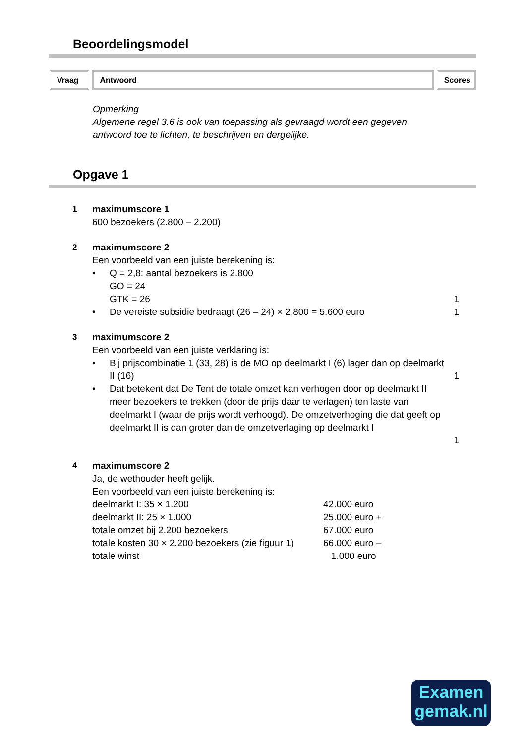Beoordelingsmodel
Vraag Antwoord Scores
Opmerking
Algemene regel 3.6 is ook van toepassing als gevraagd wordt een gegeven
antwoord toe te lichten, te beschrijven en dergelijke.
Opgave 1
1
maximumscore 1
600 bezoekers (2.800 – 2.200)
2
maximumscore 2
Een voorbeeld van een juiste berekening is:
• Q = 2,8: aantal bezoekers is 2.800
GO = 24
GTK = 26
1
• De vereiste subsidie bedraagt (26 – 24) × 2.800 = 5.600 euro 1
3
maximumscore 2
Een voorbeeld van een juiste verklaring is:
• Bij prijscombinatie 1 (33, 28) is de MO op deelmarkt I (6) lager dan op deelmarkt II (16)
1
• Dat betekent dat De Tent de totale omzet kan verhogen door op deelmarkt II meer bezoekers te trekken (door de prijs daar te verlagen) ten laste van deelmarkt I (waar de prijs wordt verhoogd). De omzetverhoging die dat geeft op deelmarkt II is dan groter dan de omzetverlaging op deelmarkt I
1
4
maximumscore 2
Ja, de wethouder heeft gelijk.
Een voorbeeld van een juiste berekening is:
| deelmarkt I: 35 × 1.200 | 42.000 euro |
| deelmarkt II: 25 × 1.000 | 25.000 euro + |
| totale omzet bij 2.200 bezoekers | 67.000 euro |
| totale kosten 30 × 2.200 bezoekers (zie figuur 1) | 66.000 euro – |
| totale winst | 1.000 euro |
Examen
gemak.nl